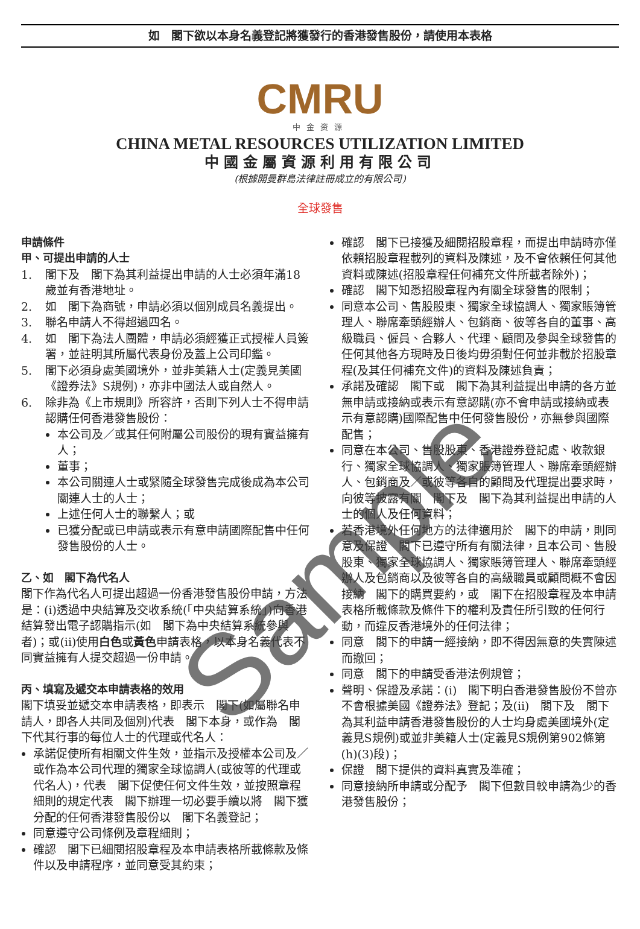如　閣下欲以本身名義登記將獲發行的香港發售股份，請使用本表格
CMRU
中金资源
CHINA METAL RESOURCES UTILIZATION LIMITED
中國金屬資源利用有限公司
(根據開曼群島法律註冊成立的有限公司)
全球發售
申請條件
甲、可提出申請的人士
1. 閣下及　閣下為其利益提出申請的人士必須年滿18歲並有香港地址。
2. 如　閣下為商號，申請必須以個別成員名義提出。
3. 聯名申請人不得超過四名。
4. 如　閣下為法人團體，申請必須經獲正式授權人員簽署，並註明其所屬代表身份及蓋上公司印鑑。
5. 閣下必須身處美國境外，並非美籍人士(定義見美國《證券法》S規例)，亦非中國法人或自然人。
6. 除非為《上市規則》所容許，否則下列人士不得申請認購任何香港發售股份：
本公司及／或其任何附屬公司股份的現有實益擁有人；
董事；
本公司關連人士或緊隨全球發售完成後成為本公司關連人士的人士；
上述任何人士的聯繫人；或
已獲分配或已申請或表示有意申請國際配售中任何發售股份的人士。
乙、如　閣下為代名人
閣下作為代名人可提出超過一份香港發售股份申請，方法是：(i)透過中央結算及交收系統(「中央結算系統」)向香港結算發出電子認購指示(如　閣下為中央結算系統參與者)；或(ii)使用白色或黃色申請表格，以本身名義代表不同實益擁有人提交超過一份申請。
丙、填寫及遞交本申請表格的效用
閣下填妥並遞交本申請表格，即表示　閣下(如屬聯名申請人，即各人共同及個別)代表　閣下本身，或作為　閣下代其行事的每位人士的代理或代名人：
承諾促使所有相關文件生效，並指示及授權本公司及／或作為本公司代理的獨家全球協調人(或彼等的代理或代名人)，代表　閣下促使任何文件生效，並按照章程細則的規定代表　閣下辦理一切必要手續以將　閣下獲分配的任何香港發售股份以　閣下名義登記；
同意遵守公司條例及章程細則；
確認　閣下已細閱招股章程及本申請表格所載條款及條件以及申請程序，並同意受其約束；
確認　閣下已接獲及細閱招股章程，而提出申請時亦僅依賴招股章程載列的資料及陳述，及不會依賴任何其他資料或陳述(招股章程任何補充文件所載者除外)；
確認　閣下知悉招股章程內有關全球發售的限制；
同意本公司、售股股東、獨家全球協調人、獨家賬簿管理人、聯席牽頭經辦人、包銷商、彼等各自的董事、高級職員、僱員、合夥人、代理、顧問及參與全球發售的任何其他各方現時及日後均毋須對任何並非載於招股章程(及其任何補充文件)的資料及陳述負責；
承諾及確認　閣下或　閣下為其利益提出申請的各方並無申請或接納或表示有意認購(亦不會申請或接納或表示有意認購)國際配售中任何發售股份，亦無參與國際配售；
同意在本公司、售股股東、香港證券登記處、收款銀行、獨家全球協調人、獨家賬簿管理人、聯席牽頭經辦人、包銷商及／或彼等各自的顧問及代理提出要求時，向彼等披露有關　閣下及　閣下為其利益提出申請的人士的個人及任何資料；
若香港境外任何地方的法律適用於　閣下的申請，則同意及保證　閣下已遵守所有有關法律，且本公司、售股股東、獨家全球協調人、獨家賬簿管理人、聯席牽頭經辦人及包銷商以及彼等各自的高級職員或顧問概不會因接納　閣下的購買要約，或　閣下在招股章程及本申請表格所載條款及條件下的權利及責任所引致的任何行動，而違反香港境外的任何法律；
同意　閣下的申請一經接納，即不得因無意的失實陳述而撤回；
同意　閣下的申請受香港法例規管；
聲明、保證及承諾：(i)　閣下明白香港發售股份不曾亦不會根據美國《證券法》登記；及(ii)　閣下及　閣下為其利益申請香港發售股份的人士均身處美國境外(定義見S規例)或並非美籍人士(定義見S規例第902條第(h)(3)段)；
保證　閣下提供的資料真實及準確；
同意接納所申請或分配予　閣下但數目較申請為少的香港發售股份；
Sample